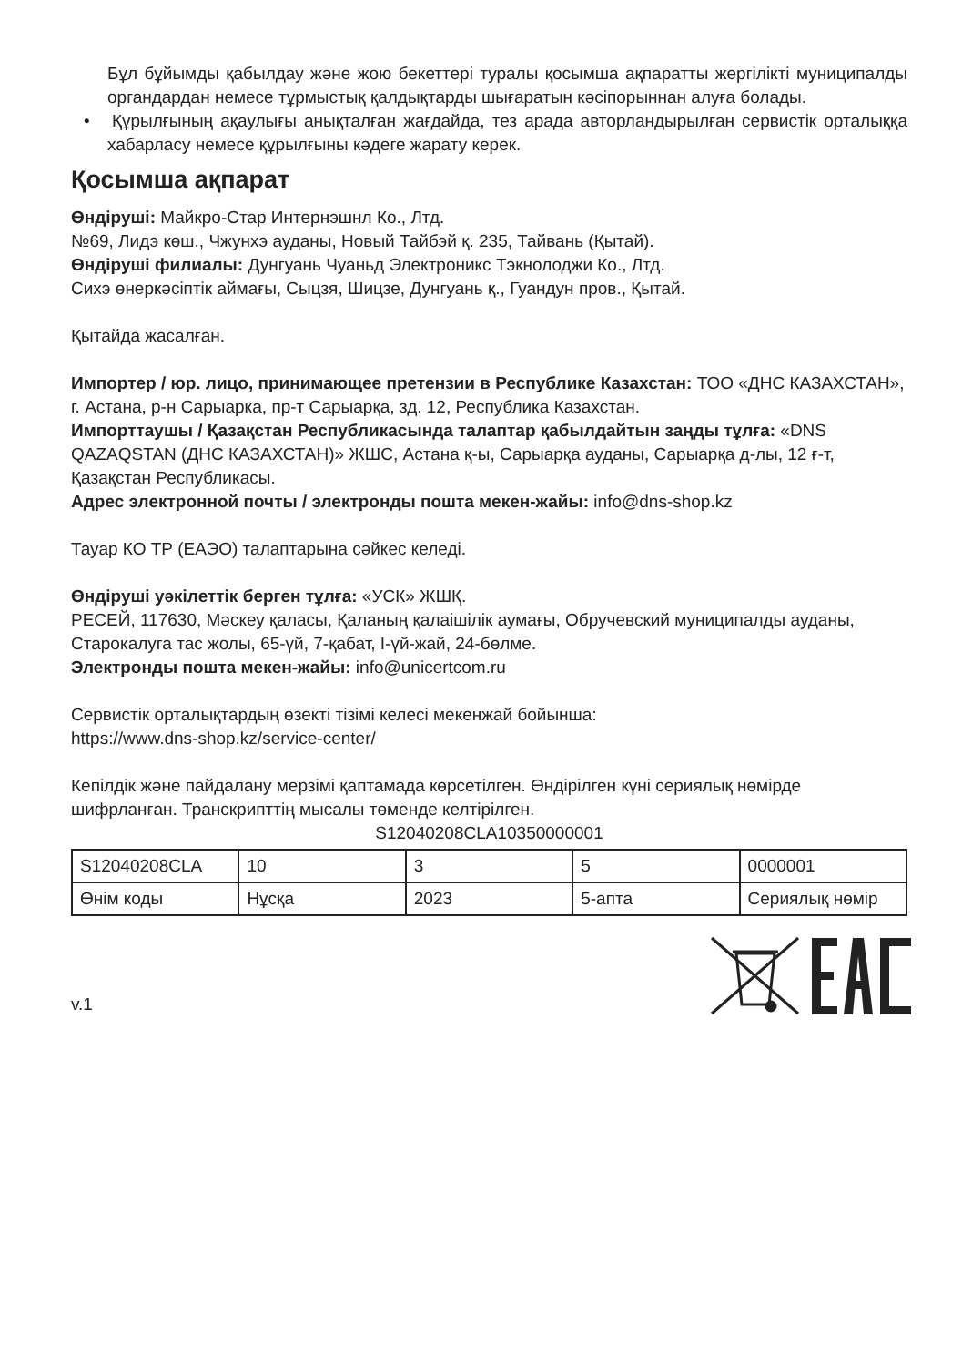Бұл бұйымды қабылдау және жою бекеттері туралы қосымша ақпаратты жергілікті муниципалды органдардан немесе тұрмыстық қалдықтарды шығаратын кәсіпорыннан алуға болады.
• Құрылғының ақаулығы анықталған жағдайда, тез арада авторландырылған сервистік орталыққа хабарласу немесе құрылғыны кәдеге жарату керек.
Қосымша ақпарат
Өндіруші: Майкро-Стар Интернэшнл Ко., Лтд.
№69, Лидэ көш., Чжунхэ ауданы, Новый Тайбэй қ. 235, Тайвань (Қытай).
Өндіруші филиалы: Дунгуань Чуаньд Электроникс Тэкнолоджи Ко., Лтд.
Сихэ өнеркәсіптік аймағы, Сыцзя, Шицзе, Дунгуань қ., Гуандун пров., Қытай.
Қытайда жасалған.
Импортер / юр. лицо, принимающее претензии в Республике Казахстан: ТОО «ДНС КАЗАХСТАН», г. Астана, р-н Сарыарка, пр-т Сарыарқа, зд. 12, Республика Казахстан.
Импорттаушы / Қазақстан Республикасында талаптар қабылдайтын заңды тұлға: «DNS QAZAQSTAN (ДНС КАЗАХСТАН)» ЖШС, Астана қ-ы, Сарыарқа ауданы, Сарыарқа д-лы, 12 ғ-т, Қазақстан Республикасы.
Адрес электронной почты / электронды пошта мекен-жайы: info@dns-shop.kz
Тауар КО ТР (ЕАЭО) талаптарына сәйкес келеді.
Өндіруші уәкілеттік берген тұлға: «УСК» ЖШҚ.
РЕСЕЙ, 117630, Мәскеу қаласы, Қаланың қалаішілік аумағы, Обручевский муниципалды ауданы, Старокалуга тас жолы, 65-үй, 7-қабат, I-үй-жай, 24-бөлме.
Электронды пошта мекен-жайы: info@unicertcom.ru
Сервистік орталықтардың өзекті тізімі келесі мекенжай бойынша:
https://www.dns-shop.kz/service-center/
Кепілдік және пайдалану мерзімі қаптамада көрсетілген. Өндірілген күні сериялық нөмірде шифрланған. Транскрипттің мысалы төменде келтірілген.
S12040208CLA10350000001
| S12040208CLA | 10 | 3 | 5 | 0000001 |
| Өнім коды | Нұсқа | 2023 | 5-апта | Сериялық нөмір |
v.1